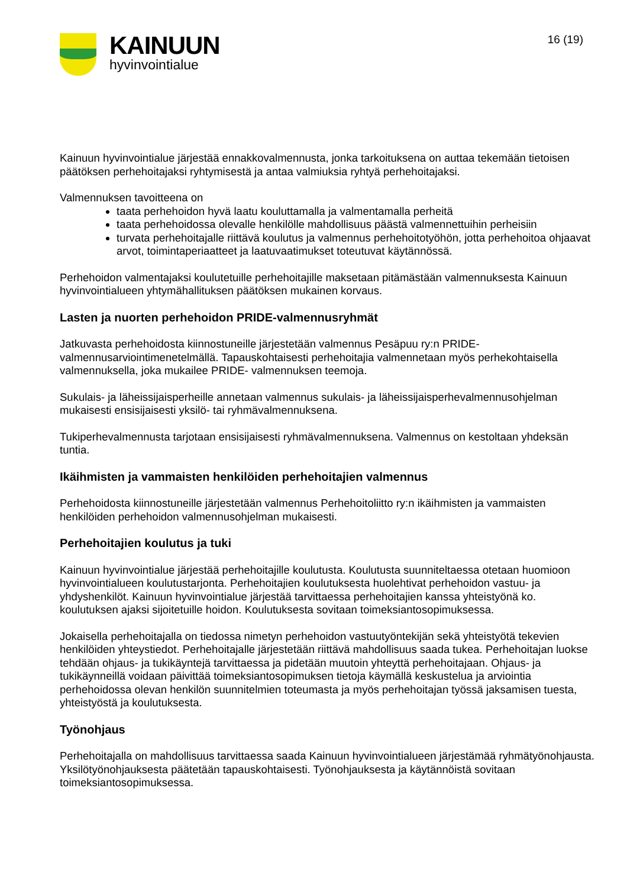KAINUUN
hyvinvointialue
16 (19)
Kainuun hyvinvointialue järjestää ennakkovalmennusta, jonka tarkoituksena on auttaa tekemään tietoisen päätöksen perhehoitajaksi ryhtymisestä ja antaa valmiuksia ryhtyä perhehoitajaksi.
Valmennuksen tavoitteena on
taata perhehoidon hyvä laatu kouluttamalla ja valmentamalla perheitä
taata perhehoidossa olevalle henkilölle mahdollisuus päästä valmennettuihin perheisiin
turvata perhehoitajalle riittävä koulutus ja valmennus perhehoitotyöhön, jotta perhehoitoa ohjaavat arvot, toimintaperiaatteet ja laatuvaatimukset toteutuvat käytännössä.
Perhehoidon valmentajaksi koulutetuille perhehoitajille maksetaan pitämästään valmennuksesta Kainuun hyvinvointialueen yhtymähallituksen päätöksen mukainen korvaus.
Lasten ja nuorten perhehoidon PRIDE-valmennusryhmät
Jatkuvasta perhehoidosta kiinnostuneille järjestetään valmennus Pesäpuu ry:n PRIDE-valmennusarviointimenetelmällä. Tapauskohtaisesti perhehoitajia valmennetaan myös perhekohtaisella valmennuksella, joka mukailee PRIDE- valmennuksen teemoja.
Sukulais- ja läheissijaisperheille annetaan valmennus sukulais- ja läheissijaisperhevalmennusohjelman mukaisesti ensisijaisesti yksilö- tai ryhmävalmennuksena.
Tukiperhevalmennusta tarjotaan ensisijaisesti ryhmävalmennuksena. Valmennus on kestoltaan yhdeksän tuntia.
Ikäihmisten ja vammaisten henkilöiden perhehoitajien valmennus
Perhehoidosta kiinnostuneille järjestetään valmennus Perhehoitoliitto ry:n ikäihmisten ja vammaisten henkilöiden perhehoidon valmennusohjelman mukaisesti.
Perhehoitajien koulutus ja tuki
Kainuun hyvinvointialue järjestää perhehoitajille koulutusta. Koulutusta suunniteltaessa otetaan huomioon hyvinvointialueen koulutustarjonta. Perhehoitajien koulutuksesta huolehtivat perhehoidon vastuu- ja yhdyshenkilöt. Kainuun hyvinvointialue järjestää tarvittaessa perhehoitajien kanssa yhteistyönä ko. koulutuksen ajaksi sijoitetuille hoidon. Koulutuksesta sovitaan toimeksiantosopimuksessa.
Jokaisella perhehoitajalla on tiedossa nimetyn perhehoidon vastuutyöntekijän sekä yhteistyötä tekevien henkilöiden yhteystiedot. Perhehoitajalle järjestetään riittävä mahdollisuus saada tukea. Perhehoitajan luokse tehdään ohjaus- ja tukikäyntejä tarvittaessa ja pidetään muutoin yhteyttä perhehoitajaan. Ohjaus- ja tukikäynneillä voidaan päivittää toimeksiantosopimuksen tietoja käymällä keskustelua ja arviointia perhehoidossa olevan henkilön suunnitelmien toteumasta ja myös perhehoitajan työssä jaksamisen tuesta, yhteistyöstä ja koulutuksesta.
Työnohjaus
Perhehoitajalla on mahdollisuus tarvittaessa saada Kainuun hyvinvointialueen järjestämää ryhmätyönohjausta. Yksilötyönohjauksesta päätetään tapauskohtaisesti. Työnohjauksesta ja käytännöistä sovitaan toimeksiantosopimuksessa.